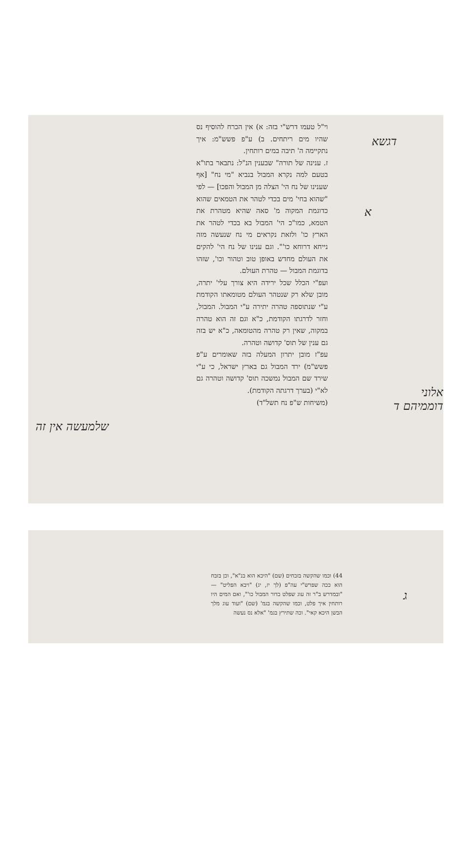וי"ל טעמו דרש"י בזה: א) אין הכרח להוסיף נס שהיו מים ריתחים. ב) ע"פ פשש"מ: איך נתקיימה ה' תיבה במים רותחין.
ז. ענינה של תורה" שבענין הנ"ל: נתבאר בתו"א בטעם למה נקרא המבול בנביא "מי נח" [אף שענינו של נח הי' הצלה מן המבול והפכו] — לפי "שהוא בחי' מים בכדי לטהר את הטמאים שהוא כדוגמת המקוה מ' סאה שהיא מטהרת את הטמא, כמו"כ הי' המבול בא בכדי לטהר את הארץ כו' ולזאת נקראים מי נח שנעשה מזה נייחא דרוחא כו'". וגם ענינו של נח הי' להקים את העולם מחדש באופן טוב וטהור וכו', שזהו בדוגמת המבול — טהרת העולם.
ועפ"י הכלל שכל ירידה היא צורך עלי' יתרה, מובן שלא רק שנטהר העולם מטומאתו הקודמת ע"י שנתוספה טהרה יתירה ע"י המבול. המבול, וחזר לדרגתו הקודמת, כ"א וגם זה הוא טהרה במקוה, שאין רק טהרה מהטומאה, כ"א יש בזה גם ענין של תוס' קדושה וטהרה.
עפ"ז מובן יתרון המעלה בזה שאומרים ע"פ פשש"מ) ירד המבול גם בארץ ישראל, כי ע"י שירד שם המבול נמשכה תוס' קדושה וטהרה גם לא"י (בערך דרגתה הקודמת).
(משיחות ש"פ נח תשל"ד)
דגשא
א
אלוני דוממיהם ד
שלמעשה אין זה
44) וכמו שהקשה בזבחים (שם) "היכא הוא בנ"א", וכן בזבח הוא ככה שפרש"י עה"פ (לך יז, יג) "ויבא הפליט" — "ובמדרש ב"ר זה עוג שפלט בדור המבול כו'", ואם המים היו רותחין איך פלט, וכמו שהקשה בגמ' (שם) "ועוד עוג מלך הבשן היכא קאי". וכה שתירץ בגמ' "אלא נס נעשה
ג